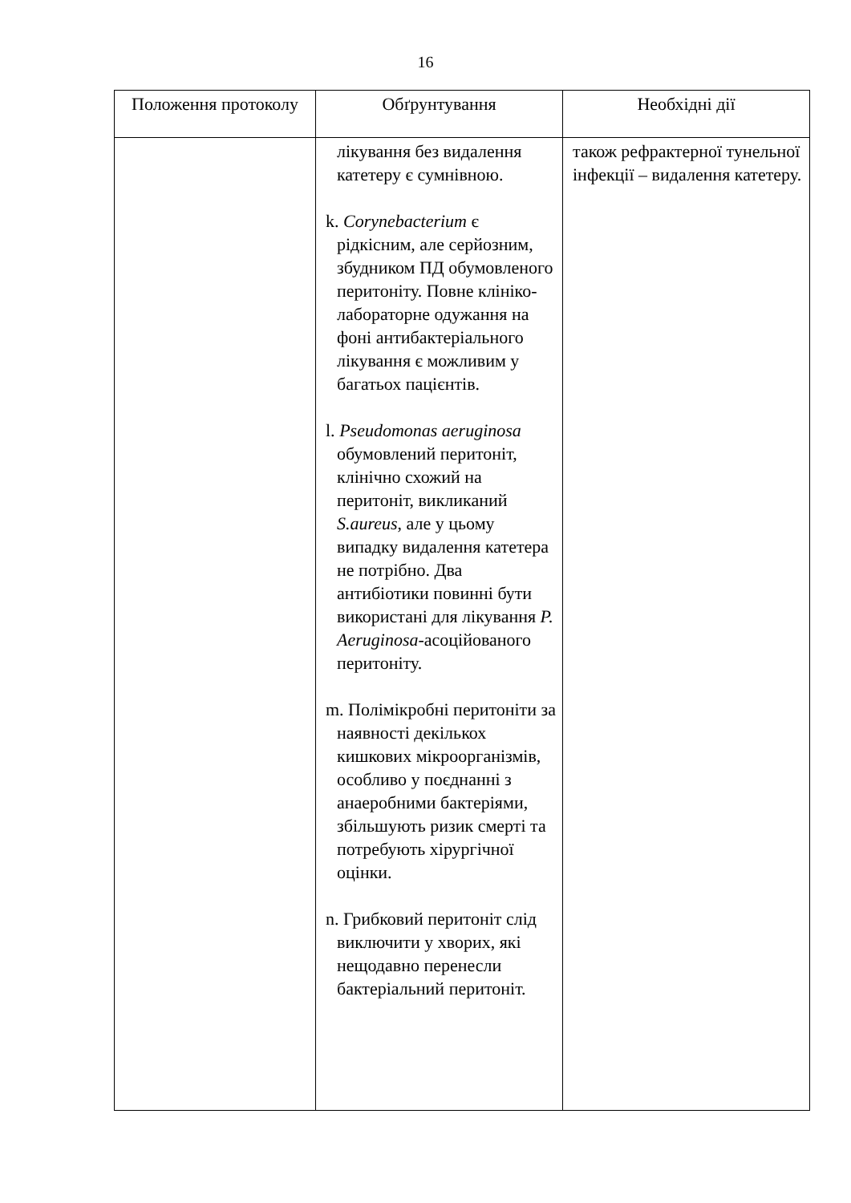16
| Положення протоколу | Обґрунтування | Необхідні дії |
| --- | --- | --- |
| | лікування без видалення катетеру є сумнівною. k. Corynebacterium є рідкісним, але серйозним, збудником ПД обумовленого перитоніту. Повне клініко-лабораторне одужання на фоні антибактеріального лікування є можливим у багатьох пацієнтів. l. Pseudomonas aeruginosa обумовлений перитоніт, клінічно схожий на перитоніт, викликаний S.aureus , але у цьому випадку видалення катетера не потрібно. Два антибіотики повинні бути використані для лікування P. Aeruginosa -асоційованого перитоніту. m. Полімікробні перитоніти за наявності декількох кишкових мікроорганізмів, особливо у поєднанні з анаеробними бактеріями, збільшують ризик смерті та потребують хірургічної оцінки. n. Грибковий перитоніт слід виключити у хворих, які нещодавно перенесли бактеріальний перитоніт. | також рефрактерної тунельної інфекції – видалення катетеру. |